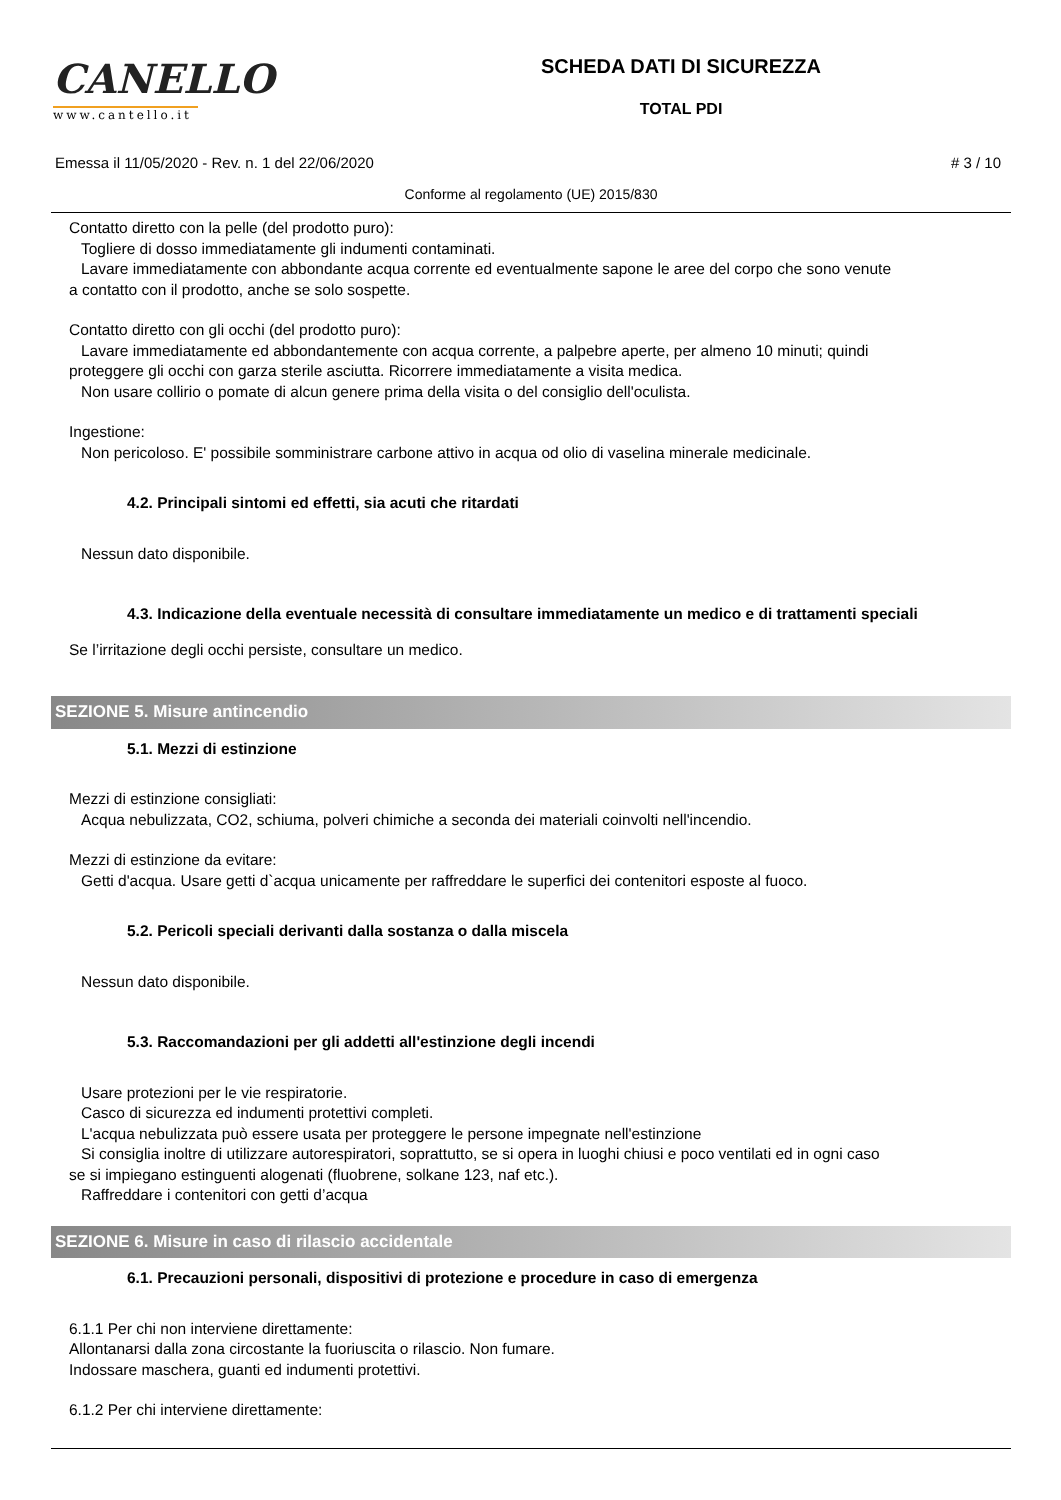CANELLO
www.cantello.it
SCHEDA DATI DI SICUREZZA
TOTAL PDI
Emessa il 11/05/2020 - Rev. n. 1 del 22/06/2020
# 3 / 10
Conforme al regolamento (UE) 2015/830
Contatto diretto con la pelle (del prodotto puro):
Togliere di dosso immediatamente gli indumenti contaminati.
Lavare immediatamente con abbondante acqua corrente ed eventualmente sapone le aree del corpo che sono venute
a contatto con il prodotto, anche se solo sospette.
Contatto diretto con gli occhi (del prodotto puro):
Lavare immediatamente ed abbondantemente con acqua corrente, a palpebre aperte, per almeno 10 minuti; quindi
proteggere gli occhi con garza sterile asciutta. Ricorrere immediatamente a visita medica.
Non usare collirio o pomate di alcun genere prima della visita o del consiglio dell'oculista.
Ingestione:
Non pericoloso. E' possibile somministrare carbone attivo in acqua od olio di vaselina minerale medicinale.
4.2. Principali sintomi ed effetti, sia acuti che ritardati
Nessun dato disponibile.
4.3. Indicazione della eventuale necessità di consultare immediatamente un medico e di trattamenti speciali
Se l’irritazione degli occhi persiste, consultare un medico.
SEZIONE 5. Misure antincendio
5.1. Mezzi di estinzione
Mezzi di estinzione consigliati:
Acqua nebulizzata, CO2, schiuma, polveri chimiche a seconda dei materiali coinvolti nell'incendio.
Mezzi di estinzione da evitare:
Getti d'acqua. Usare getti d`acqua unicamente per raffreddare le superfici dei contenitori esposte al fuoco.
5.2. Pericoli speciali derivanti dalla sostanza o dalla miscela
Nessun dato disponibile.
5.3. Raccomandazioni per gli addetti all'estinzione degli incendi
Usare protezioni per le vie respiratorie.
Casco di sicurezza ed indumenti protettivi completi.
L'acqua nebulizzata può essere usata per proteggere le persone impegnate nell'estinzione
Si consiglia inoltre di utilizzare autorespiratori, soprattutto, se si opera in luoghi chiusi e poco ventilati ed in ogni caso
se si impiegano estinguenti alogenati (fluobrene, solkane 123, naf etc.).
Raffreddare i contenitori con getti d’acqua
SEZIONE 6. Misure in caso di rilascio accidentale
6.1. Precauzioni personali, dispositivi di protezione e procedure in caso di emergenza
6.1.1 Per chi non interviene direttamente:
Allontanarsi dalla zona circostante la fuoriuscita o rilascio. Non fumare.
Indossare maschera, guanti ed indumenti protettivi.
6.1.2 Per chi interviene direttamente: